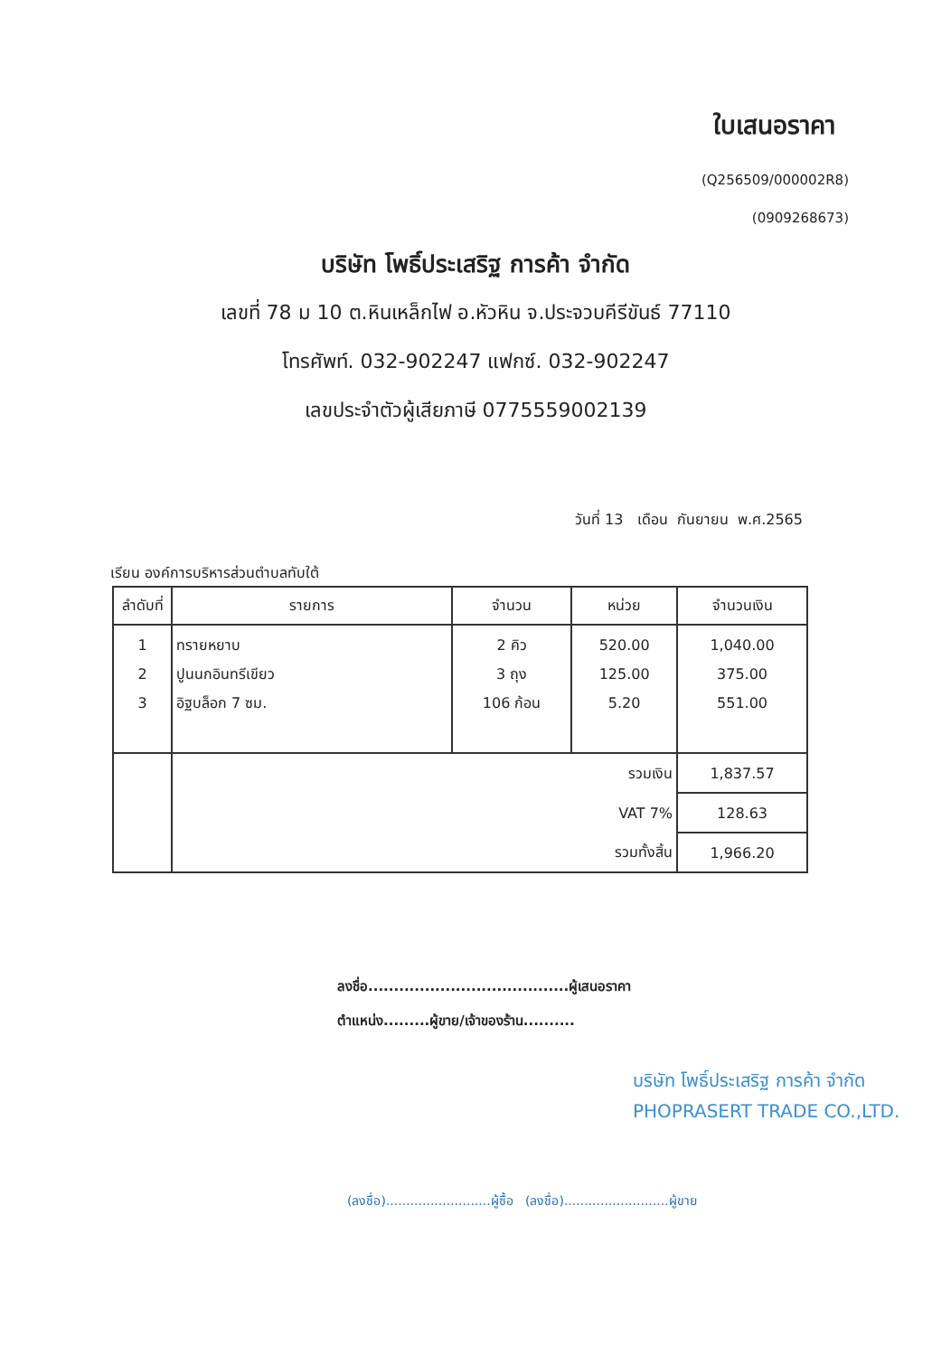ใบเสนอราคา
(Q256509/000002R8)
(0909268673)
บริษัท โพธิ์ประเสริฐ การค้า จำกัด
เลขที่ 78 ม 10 ต.หินเหล็กไฟ อ.หัวหิน จ.ประจวบคีรีขันธ์ 77110
โทรศัพท์. 032-902247 แฟกซ์. 032-902247
เลขประจำตัวผู้เสียภาษี 0775559002139
วันที่ 13 เดือน กันยายน พ.ศ.2565
เรียน องค์การบริหารส่วนตำบลทับใต้
| ลำดับที่ | รายการ | จำนวน | หน่วย | จำนวนเงิน |
| --- | --- | --- | --- | --- |
| 1 2 3 | ทรายหยาบ ปูนนกอินทรีเขียว อิฐบล็อก 7 ซม. | 2 คิว 3 ถุง 106 ก้อน | 520.00 125.00 5.20 | 1,040.00 375.00 551.00 |
| | รวมเงิน | | | 1,837.57 |
| | VAT 7% | | | 128.63 |
| | รวมทั้งสิ้น | | | 1,966.20 |
ลงชื่อ.......................................ผู้เสนอราคา
ตำแหน่ง.........ผู้ขาย/เจ้าของร้าน..........
บริษัท โพธิ์ประเสริฐ การค้า จำกัด
PHOPRASERT TRADE CO.,LTD.
(ลงชื่อ)..........................ผู้ซื้อ (ลงชื่อ)..........................ผู้ขาย